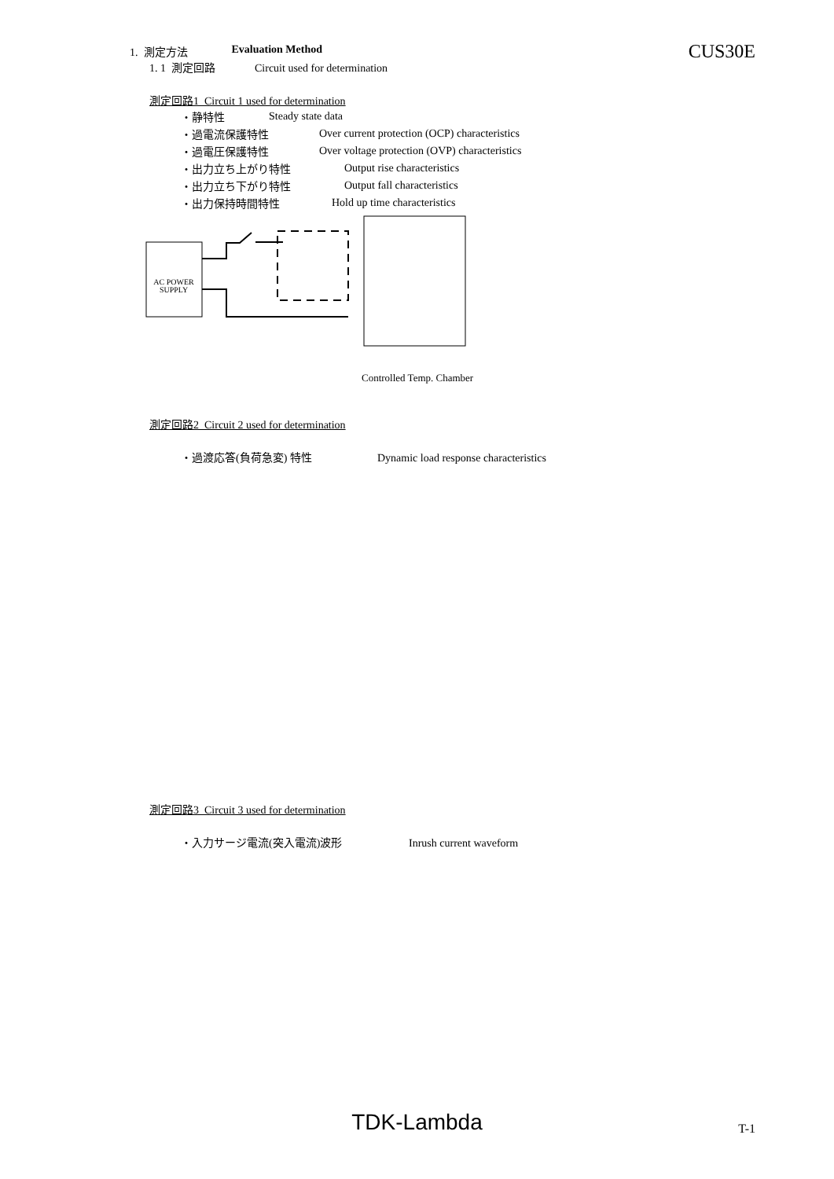1. 測定方法 Evaluation Method
CUS30E
1. 1 測定回路 Circuit used for determination
測定回路1 Circuit 1 used for determination
・静特性 Steady state data
・過電流保護特性 Over current protection (OCP) characteristics
・過電圧保護特性 Over voltage protection (OVP) characteristics
・出力立ち上がり特性 Output rise characteristics
・出力立ち下がり特性 Output fall characteristics
・出力保持時間特性 Hold up time characteristics
AC POWER
SUPPLY
Controlled Temp. Chamber
測定回路2 Circuit 2 used for determination
・過渡応答(負荷急変) 特性 Dynamic load response characteristics
測定回路3 Circuit 3 used for determination
・入力サージ電流(突入電流)波形 Inrush current waveform
TDK-Lambda T-1